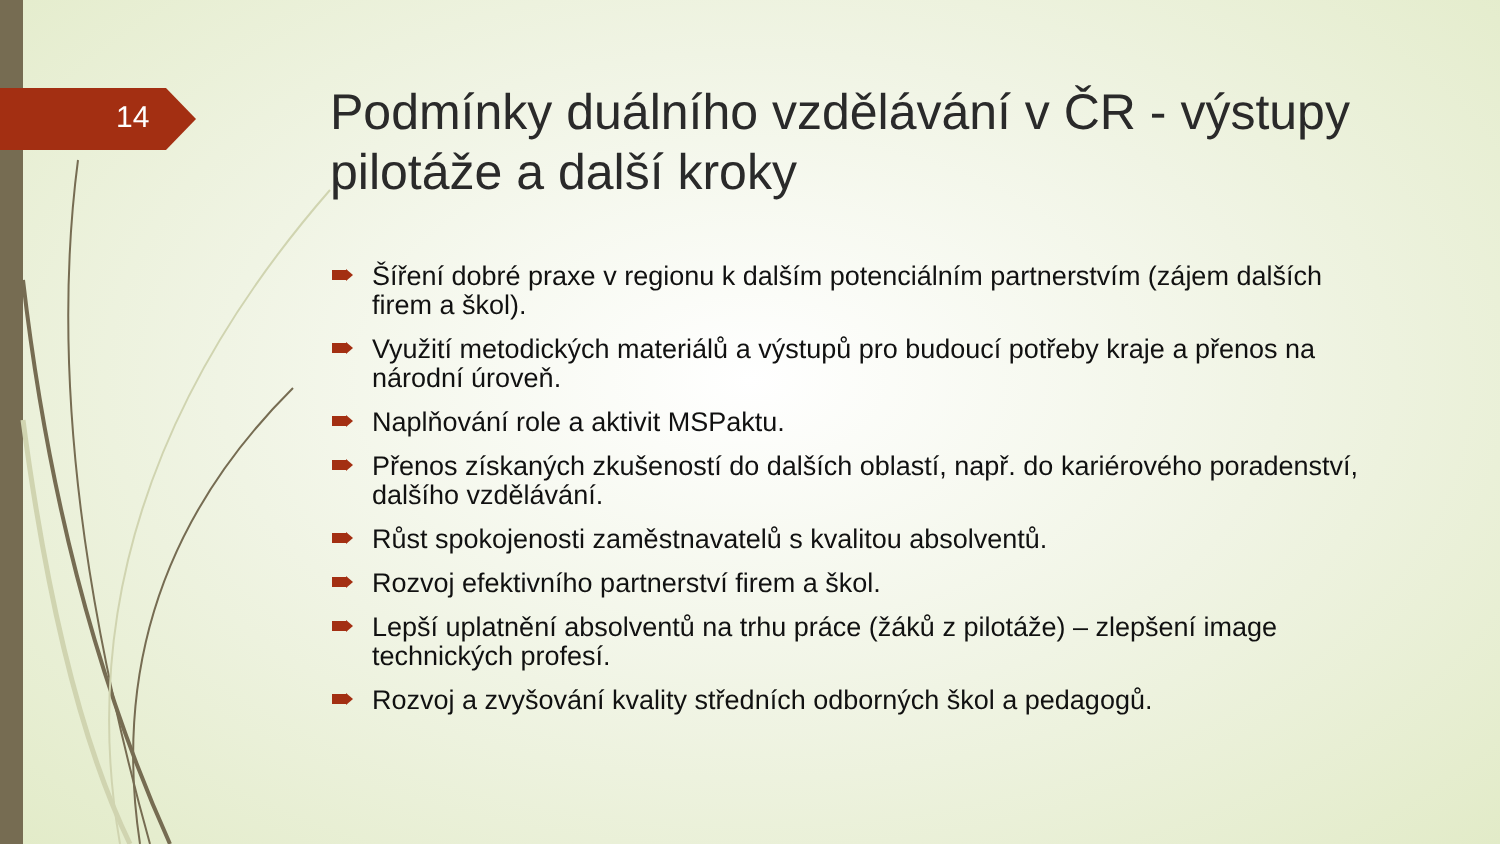14
Podmínky duálního vzdělávání v ČR - výstupy pilotáže a další kroky
Šíření dobré praxe v regionu k dalším potenciálním partnerstvím (zájem dalších firem a škol).
Využití metodických materiálů a výstupů pro budoucí potřeby kraje a přenos na národní úroveň.
Naplňování role a aktivit MSPaktu.
Přenos získaných zkušeností do dalších oblastí, např. do kariérového poradenství, dalšího vzdělávání.
Růst spokojenosti zaměstnavatelů s kvalitou absolventů.
Rozvoj efektivního partnerství firem a škol.
Lepší uplatnění absolventů na trhu práce (žáků z pilotáže) – zlepšení image technických profesí.
Rozvoj a zvyšování kvality středních odborných škol a pedagogů.